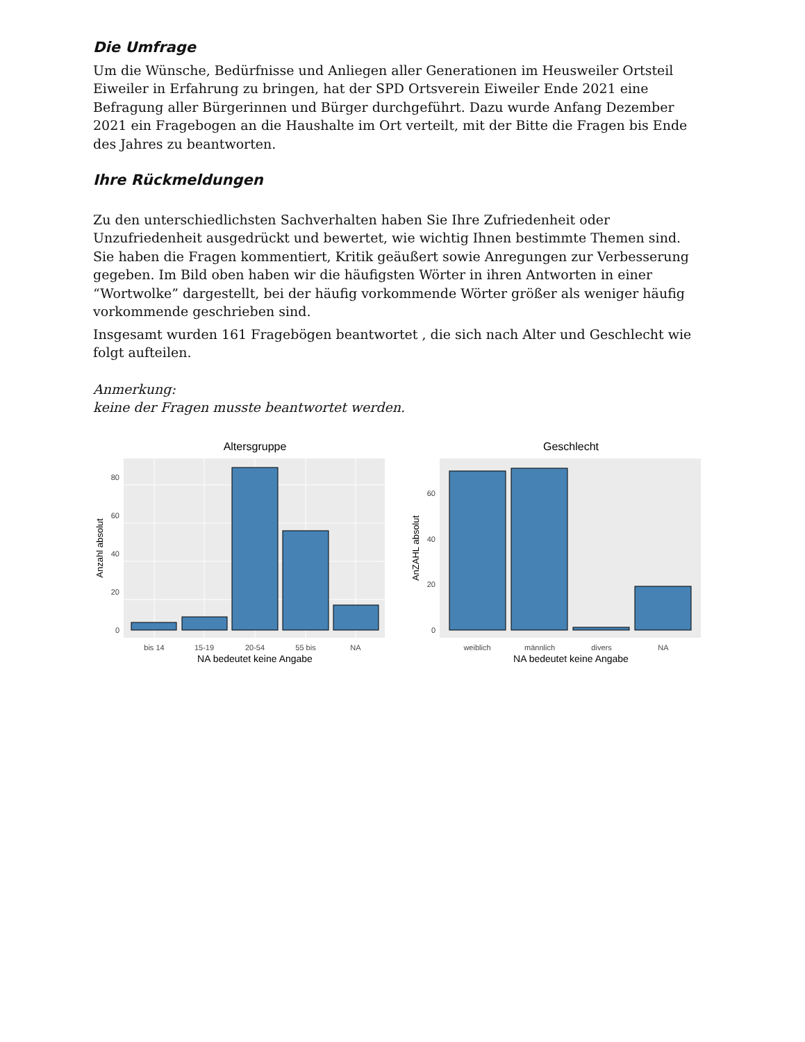Die Umfrage
Um die Wünsche, Bedürfnisse und Anliegen aller Generationen im Heusweiler Ortsteil Eiweiler in Erfahrung zu bringen, hat der SPD Ortsverein Eiweiler Ende 2021 eine Befragung aller Bürgerinnen und Bürger durchgeführt. Dazu wurde Anfang Dezember 2021 ein Fragebogen an die Haushalte im Ort verteilt, mit der Bitte die Fragen bis Ende des Jahres zu beantworten.
Ihre Rückmeldungen
Zu den unterschiedlichsten Sachverhalten haben Sie Ihre Zufriedenheit oder Unzufriedenheit ausgedrückt und bewertet, wie wichtig Ihnen bestimmte Themen sind. Sie haben die Fragen kommentiert, Kritik geäußert sowie Anregungen zur Verbesserung gegeben. Im Bild oben haben wir die häufigsten Wörter in ihren Antworten in einer “Wortwolke” dargestellt, bei der häufig vorkommende Wörter größer als weniger häufig vorkommende geschrieben sind.
Insgesamt wurden 161 Fragebögen beantwortet , die sich nach Alter und Geschlecht wie folgt aufteilen.
Anmerkung:
keine der Fragen musste beantwortet werden.
Altersgruppe
0
20
40
60
80
bis 14
15-19
20-54
55 bis
NA
NA bedeutet keine Angabe
Anzahl absolut
Geschlecht
0
20
40
60
weiblich
männlich
divers
NA
NA bedeutet keine Angabe
AnZAHL absolut